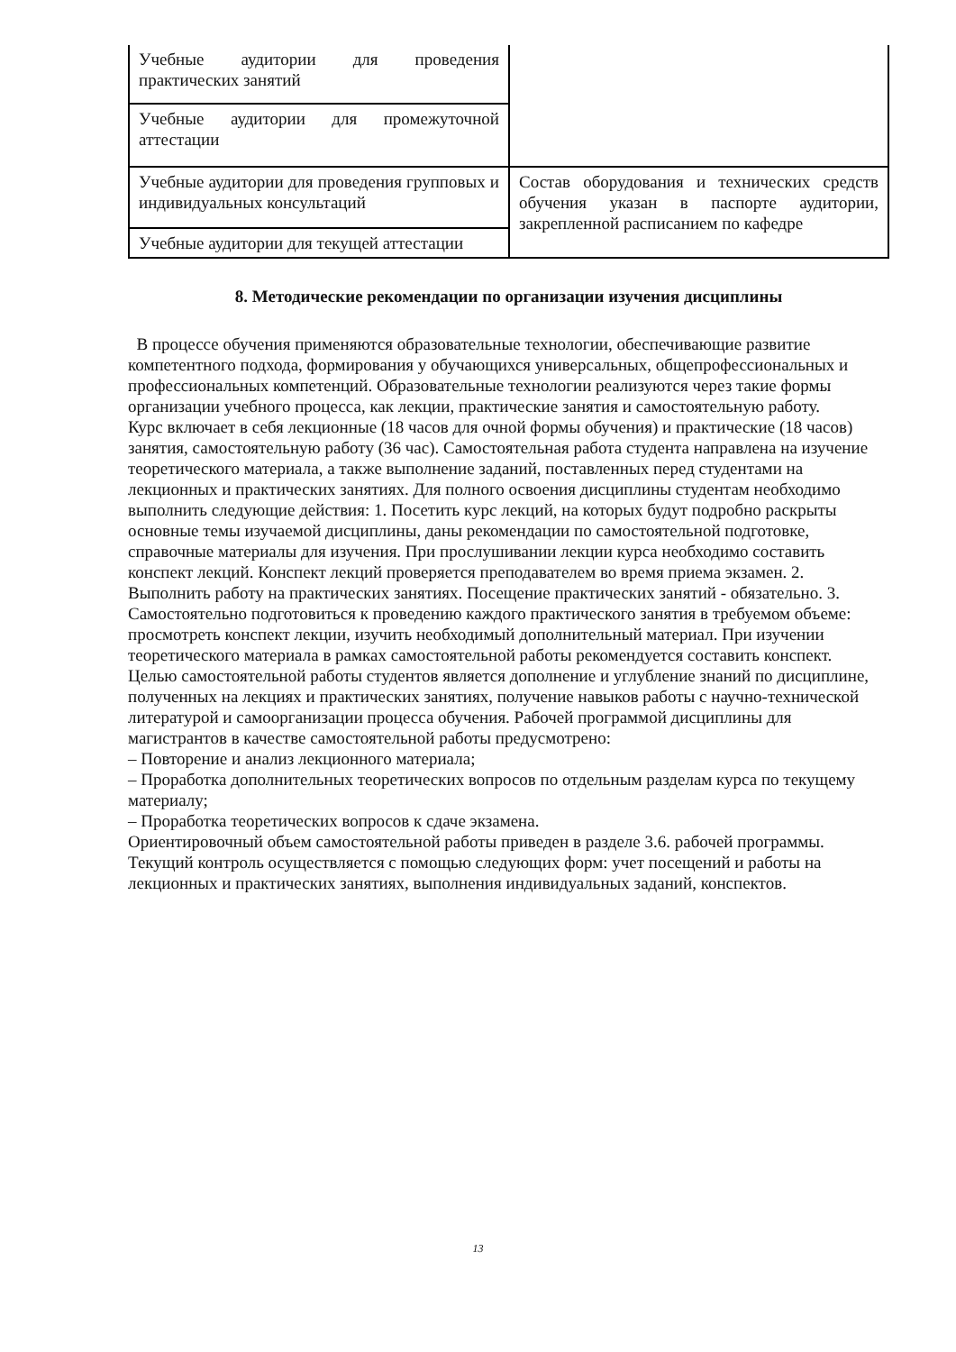| Учебные аудитории для проведения практических занятий | |
| Учебные аудитории для промежуточной аттестации | |
| Учебные аудитории для проведения групповых и индивидуальных консультаций | Состав оборудования и технических средств обучения указан в паспорте аудитории, закрепленной расписанием по кафедре |
| Учебные аудитории для текущей аттестации | |
8. Методические рекомендации по организации изучения дисциплины
В процессе обучения применяются образовательные технологии, обеспечивающие развитие компетентного подхода, формирования у обучающихся универсальных, общепрофессиональных и профессиональных компетенций. Образовательные технологии реализуются через такие формы организации учебного процесса, как лекции, практические занятия и самостоятельную работу.
Курс включает в себя лекционные (18 часов для очной формы обучения) и практические (18 часов) занятия, самостоятельную работу (36 час). Самостоятельная работа студента направлена на изучение теоретического материала, а также выполнение заданий, поставленных перед студентами на лекционных и практических занятиях. Для полного освоения дисциплины студентам необходимо выполнить следующие действия: 1. Посетить курс лекций, на которых будут подробно раскрыты основные темы изучаемой дисциплины, даны рекомендации по самостоятельной подготовке, справочные материалы для изучения. При прослушивании лекции курса необходимо составить конспект лекций. Конспект лекций проверяется преподавателем во время приема экзамен. 2. Выполнить работу на практических занятиях. Посещение практических занятий - обязательно. 3. Самостоятельно подготовиться к проведению каждого практического занятия в требуемом объеме: просмотреть конспект лекции, изучить необходимый дополнительный материал. При изучении теоретического материала в рамках самостоятельной работы рекомендуется составить конспект.
Целью самостоятельной работы студентов является дополнение и углубление знаний по дисциплине, полученных на лекциях и практических занятиях, получение навыков работы с научно-технической литературой и самоорганизации процесса обучения. Рабочей программой дисциплины для магистрантов в качестве самостоятельной работы предусмотрено:
– Повторение и анализ лекционного материала;
– Проработка дополнительных теоретических вопросов по отдельным разделам курса по текущему материалу;
– Проработка теоретических вопросов к сдаче экзамена.
Ориентировочный объем самостоятельной работы приведен в разделе 3.6. рабочей программы. Текущий контроль осуществляется с помощью следующих форм: учет посещений и работы на лекционных и практических занятиях, выполнения индивидуальных заданий, конспектов.
13